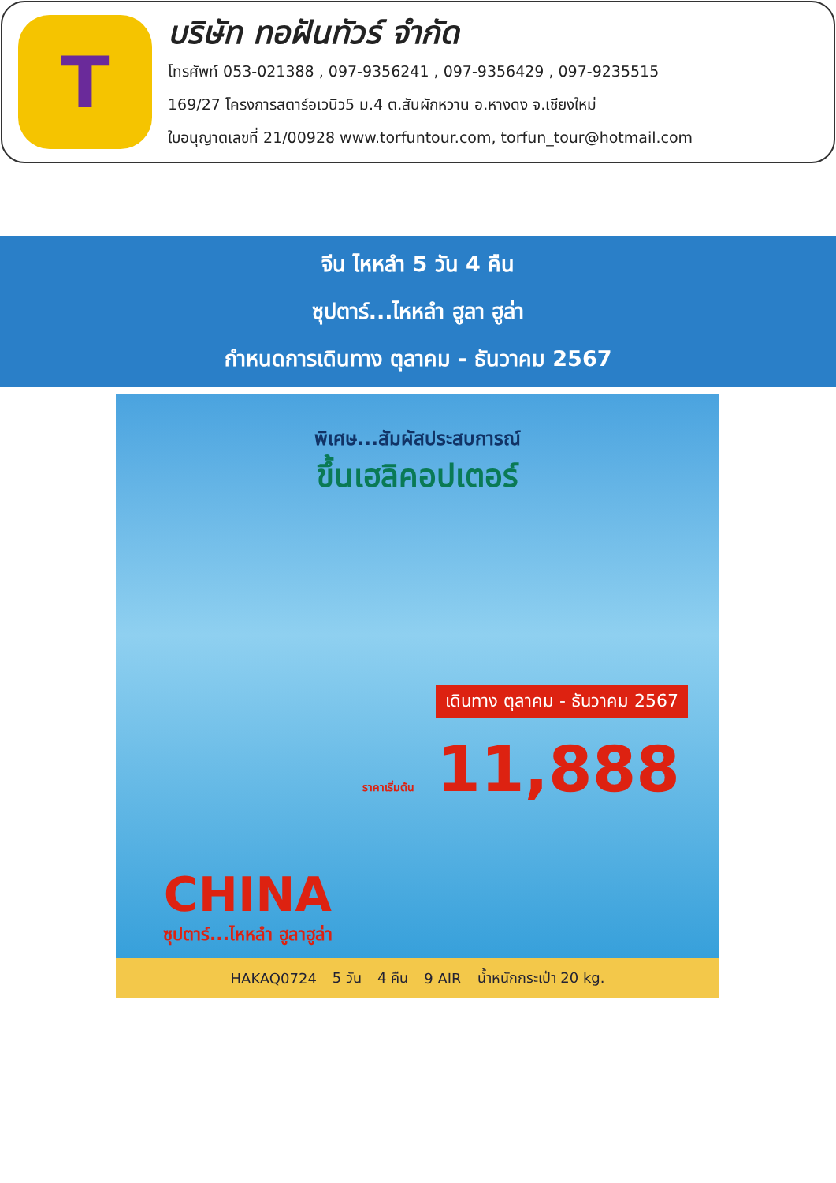T
บริษัท ทอฝันทัวร์ จำกัด
โทรศัพท์ 053-021388 , 097-9356241 , 097-9356429 , 097-9235515
169/27 โครงการสตาร์อเวนิว5 ม.4 ต.สันผักหวาน อ.หางดง จ.เชียงใหม่
ใบอนุญาตเลขที่ 21/00928 www.torfuntour.com, torfun_tour@hotmail.com
จีน ไหหลำ 5 วัน 4 คืน
ซุปตาร์...ไหหลำ ฮูลา ฮูล่า
กำหนดการเดินทาง ตุลาคม - ธันวาคม 2567
พิเศษ...สัมผัสประสบการณ์
ขึ้นเฮลิคอปเตอร์
เดินทาง ตุลาคม - ธันวาคม 2567 ราคาเริ่มต้น 11,888
CHINA
ซุปตาร์...ไหหลำ ฮูลาฮูล่า
HAKAQ0724 5 วัน 4 คืน 9 AIR น้ำหนักกระเป๋า 20 kg.